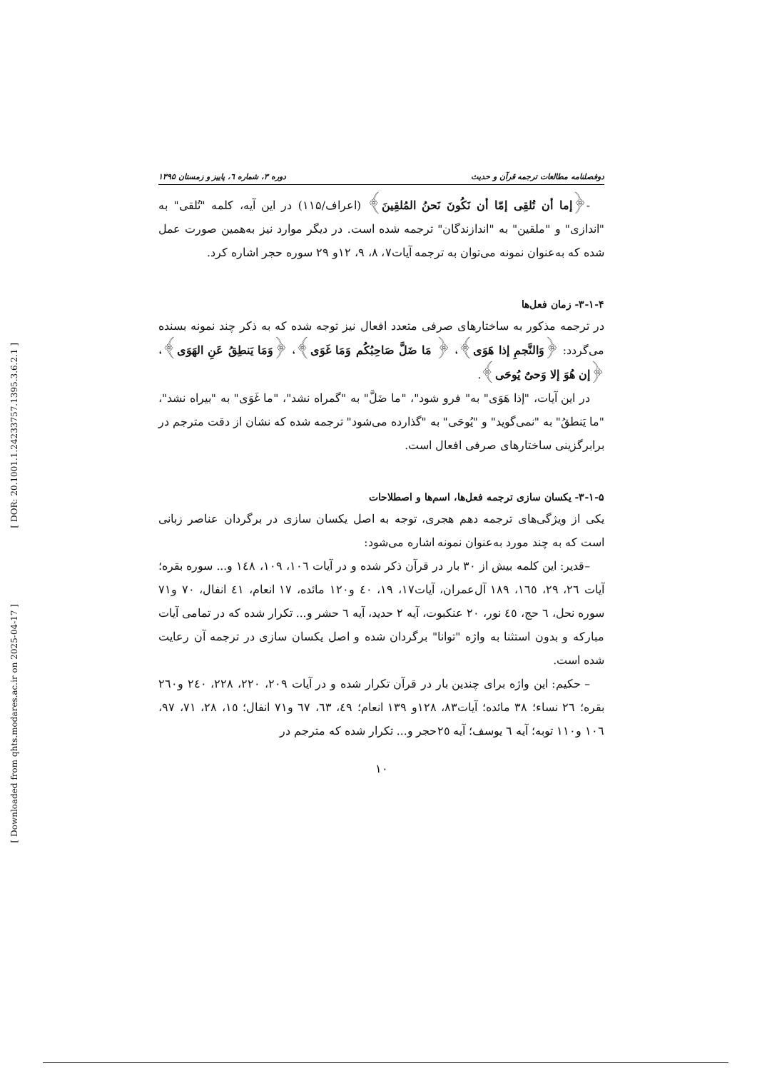[ DOR: 20.1001.1.24233757.1395.3.6.2.1 ]
[ Downloaded from qhts.modares.ac.ir on 2025-04-17 ]
دوفصلنامه مطالعات ترجمه قرآن و حدیث دوره ۳، شماره ٦، پاییز و زمستان ۱۳۹۵
-﴿إما أن تُلقِی إمّا أن نَكُونَ نَحنُ المُلقِینَ﴾ (اعراف/۱۱۵) در این آیه، کلمه "تُلقی" به "اندازی" و "ملقین" به "اندازندگان" ترجمه شده است. در دیگر موارد نیز به‌همین صورت عمل شده که به‌عنوان نمونه می‌توان به ترجمه آیات۷، ۸، ۹، ۱۲و ۲۹ سوره حجر اشاره کرد.
۳-۱-۴- زمان فعل‌ها
در ترجمه مذکور به ساختارهای صرفی متعدد افعال نیز توجه شده که به ذکر چند نمونه بسنده می‌گردد: ﴿وَالنَّجمِ إذا هَوَی﴾، ﴿ مَا ضَلَّ صَاحِبُكُم وَمَا غَوَی﴾، ﴿وَمَا یَنطِقُ عَنِ الهَوَی﴾، ﴿إن هُوَ إلا وَحیٌ یُوحَی﴾.
در این آیات، "إذا هَوَی" به" فرو شود"، "ما ضَلَّ" به "گمراه نشد"، "ما غَوَی" به "بیراه نشد"، "ما یَنطقُ" به "نمی‌گوید" و "یُوحَی" به "گذارده می‌شود" ترجمه شده که نشان از دقت مترجم در برابرگزینی ساختارهای صرفی افعال است.
۳-۱-۵- یکسان سازی ترجمه فعل‌ها، اسم‌ها و اصطلاحات
یکی از ویژگی‌های ترجمه دهم هجری، توجه به اصل یکسان سازی در برگردان عناصر زبانی است که به چند مورد به‌عنوان نمونه اشاره می‌شود:
–قدیر: این کلمه بیش از ۳۰ بار در قرآن ذکر شده و در آیات ١٠٦، ١٠٩، ١٤٨ و... سوره بقره؛ آیات ٢٦، ٢٩، ١٦٥، ١٨٩ آل‌عمران، آیات١٧، ١٩، ٤٠ و١٢٠ مائده، ١٧ انعام، ٤١ انفال، ٧٠ و٧١ سوره نحل، ٦ حج، ٤٥ نور، ٢٠ عنکبوت، آیه ٢ حدید، آیه ٦ حشر و... تکرار شده که در تمامی آیات مبارکه و بدون استثنا به واژه "توانا" برگردان شده و اصل یکسان سازی در ترجمه آن رعایت شده است.
– حکیم: این واژه برای چندین بار در قرآن تکرار شده و در آیات ٢٠٩، ٢٢٠، ٢٢٨، ٢٤٠ و٢٦٠ بقره؛ ٢٦ نساء؛ ٣٨ مائده؛ آیات٨٣، ١٢٨و ١٣٩ انعام؛ ٤٩، ٦٣، ٦٧ و٧١ انفال؛ ١٥، ٢٨، ٧١، ٩٧، ١٠٦ و١١٠ توبه؛ آیه ٦ یوسف؛ آیه ٢٥حجر و... تکرار شده که مترجم در
۱۰